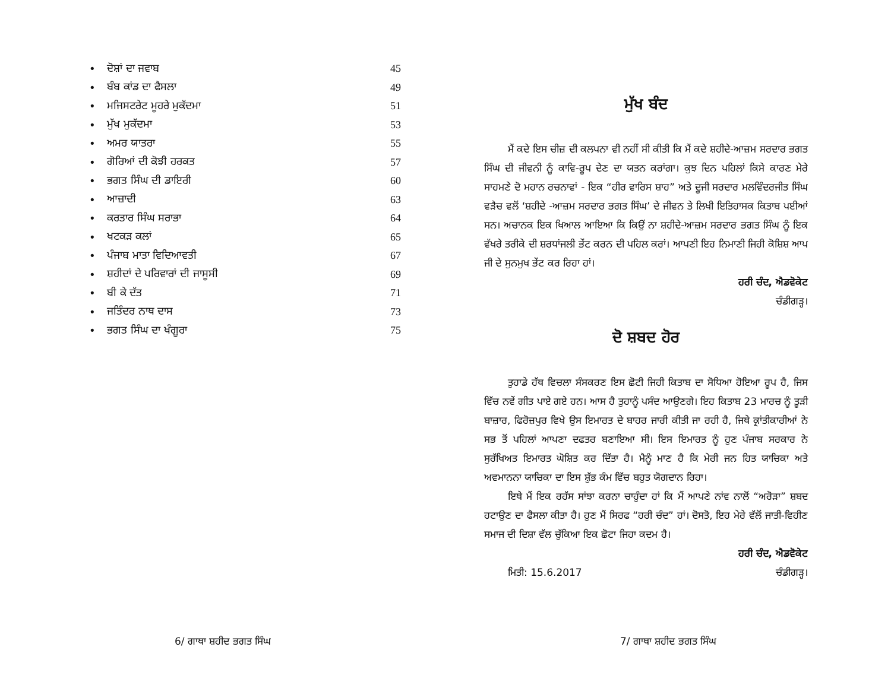• ਦੋਸ਼ਾਂ ਦਾ ਜਵਾਬ 45
• ਬੰਬ ਕਾਂਡ ਦਾ ਫੈਸਲਾ 49
• ਮਜਿਸਟਰੇਟ ਮੂਹਰੇ ਮੁਕੱਦਮਾ 51
• ਮੁੱਖ ਮੁਕੱਦਮਾ 53
• ਅਮਰ ਯਾਤਰਾ 55
• ਗੋਰਿਆਂ ਦੀ ਕੋਝੀ ਹਰਕਤ 57
• ਭਗਤ ਸਿੰਘ ਦੀ ਡਾਇਰੀ 60
• ਆਜ਼ਾਦੀ 63
• ਕਰਤਾਰ ਸਿੰਘ ਸਰਾਭਾ 64
• ਖਟਕੜ ਕਲਾਂ 65
• ਪੰਜਾਬ ਮਾਤਾ ਵਿਦਿਆਵਤੀ 67
• ਸ਼ਹੀਦਾਂ ਦੇ ਪਰਿਵਾਰਾਂ ਦੀ ਜਾਸੂਸੀ 69
• ਬੀ ਕੇ ਦੱਤ 71
• ਜਤਿੰਦਰ ਨਾਥ ਦਾਸ 73
• ਭਗਤ ਸਿੰਘ ਦਾ ਖੰਗੂਰਾ 75
6/ ਗਾਥਾ ਸ਼ਹੀਦ ਭਗਤ ਸਿੰਘ
ਮੁੱਖ ਬੰਦ
ਮੈਂ ਕਦੇ ਇਸ ਚੀਜ਼ ਦੀ ਕਲਪਨਾ ਵੀ ਨਹੀਂ ਸੀ ਕੀਤੀ ਕਿ ਮੈਂ ਕਦੇ ਸ਼ਹੀਦੇ-ਆਜ਼ਮ ਸਰਦਾਰ ਭਗਤ ਸਿੰਘ ਦੀ ਜੀਵਨੀ ਨੂੰ ਕਾਵਿ-ਰੂਪ ਦੇਣ ਦਾ ਯਤਨ ਕਰਾਂਗਾ। ਕੁਝ ਦਿਨ ਪਹਿਲਾਂ ਕਿਸੇ ਕਾਰਣ ਮੇਰੇ ਸਾਹਮਣੇ ਦੋ ਮਹਾਨ ਰਚਨਾਵਾਂ - ਇਕ “ਹੀਰ ਵਾਰਿਸ ਸ਼ਾਹ” ਅਤੇ ਦੂਜੀ ਸਰਦਾਰ ਮਲਵਿੰਦਰਜੀਤ ਸਿੰਘ ਵੜੈਚ ਵਲੋਂ ‘ਸ਼ਹੀਦੇ -ਆਜ਼ਮ ਸਰਦਾਰ ਭਗਤ ਸਿੰਘ’ ਦੇ ਜੀਵਨ ਤੇ ਲਿਖੀ ਇਤਿਹਾਸਕ ਕਿਤਾਬ ਪਈਆਂ ਸਨ। ਅਚਾਨਕ ਇਕ ਖਿਆਲ ਆਇਆ ਕਿ ਕਿਉਂ ਨਾ ਸ਼ਹੀਦੇ-ਆਜ਼ਮ ਸਰਦਾਰ ਭਗਤ ਸਿੰਘ ਨੂੰ ਇਕ ਵੱਖਰੇ ਤਰੀਕੇ ਦੀ ਸ਼ਰਧਾਂਜਲੀ ਭੇਂਟ ਕਰਨ ਦੀ ਪਹਿਲ ਕਰਾਂ। ਆਪਣੀ ਇਹ ਨਿਮਾਣੀ ਜਿਹੀ ਕੋਸ਼ਿਸ਼ ਆਪ ਜੀ ਦੇ ਸੁਨਮੁਖ ਭੇਂਟ ਕਰ ਰਿਹਾ ਹਾਂ।
ਹਰੀ ਚੰਦ, ਐਡਵੋਕੇਟ
ਚੰਡੀਗੜ੍ਹ।
ਦੋ ਸ਼ਬਦ ਹੋਰ
ਤੁਹਾਡੇ ਹੱਥ ਵਿਚਲਾ ਸੰਸਕਰਣ ਇਸ ਛੋਟੀ ਜਿਹੀ ਕਿਤਾਬ ਦਾ ਸੋਧਿਆ ਹੋਇਆ ਰੂਪ ਹੈ, ਜਿਸ ਵਿੱਚ ਨਵੇਂ ਗੀਤ ਪਾਏ ਗਏ ਹਨ। ਆਸ ਹੈ ਤੁਹਾਨੂੰ ਪਸੰਦ ਆਉਣਗੇ। ਇਹ ਕਿਤਾਬ 23 ਮਾਰਚ ਨੂੰ ਤੂੜੀ ਬਾਜ਼ਾਰ, ਫਿਰੋਜ਼ਪੁਰ ਵਿਖੇ ਉਸ ਇਮਾਰਤ ਦੇ ਬਾਹਰ ਜਾਰੀ ਕੀਤੀ ਜਾ ਰਹੀ ਹੈ, ਜਿਥੇ ਕ੍ਰਾਂਤੀਕਾਰੀਆਂ ਨੇ ਸਭ ਤੋਂ ਪਹਿਲਾਂ ਆਪਣਾ ਦਫਤਰ ਬਣਾਇਆ ਸੀ। ਇਸ ਇਮਾਰਤ ਨੂੰ ਹੁਣ ਪੰਜਾਬ ਸਰਕਾਰ ਨੇ ਸੁਰੱਖਿਅਤ ਇਮਾਰਤ ਘੋਸ਼ਿਤ ਕਰ ਦਿੱਤਾ ਹੈ। ਮੈਨੂੰ ਮਾਣ ਹੈ ਕਿ ਮੇਰੀ ਜਨ ਹਿਤ ਯਾਚਿਕਾ ਅਤੇ ਅਵਮਾਨਨਾ ਯਾਚਿਕਾ ਦਾ ਇਸ ਸ਼ੁੱਭ ਕੰਮ ਵਿੱਚ ਬਹੁਤ ਯੋਗਦਾਨ ਰਿਹਾ।
ਇਥੇ ਮੈਂ ਇਕ ਰਹੱਸ ਸਾਂਝਾ ਕਰਨਾ ਚਾਹੁੰਦਾ ਹਾਂ ਕਿ ਮੈਂ ਆਪਣੇ ਨਾਂਵ ਨਾਲੋਂ “ਅਰੋੜਾ” ਸ਼ਬਦ ਹਟਾਉਣ ਦਾ ਫੈਸਲਾ ਕੀਤਾ ਹੈ। ਹੁਣ ਮੈਂ ਸਿਰਫ “ਹਰੀ ਚੰਦ” ਹਾਂ। ਦੋਸਤੋ, ਇਹ ਮੇਰੇ ਵੱਲੋਂ ਜਾਤੀ-ਵਿਹੀਣ ਸਮਾਜ ਦੀ ਦਿਸ਼ਾ ਵੱਲ ਚੁੱਕਿਆ ਇਕ ਛੋਟਾ ਜਿਹਾ ਕਦਮ ਹੈ।
ਹਰੀ ਚੰਦ, ਐਡਵੋਕੇਟ
ਮਿਤੀ: 15.6.2017 ਚੰਡੀਗੜ੍ਹ।
7/ ਗਾਥਾ ਸ਼ਹੀਦ ਭਗਤ ਸਿੰਘ